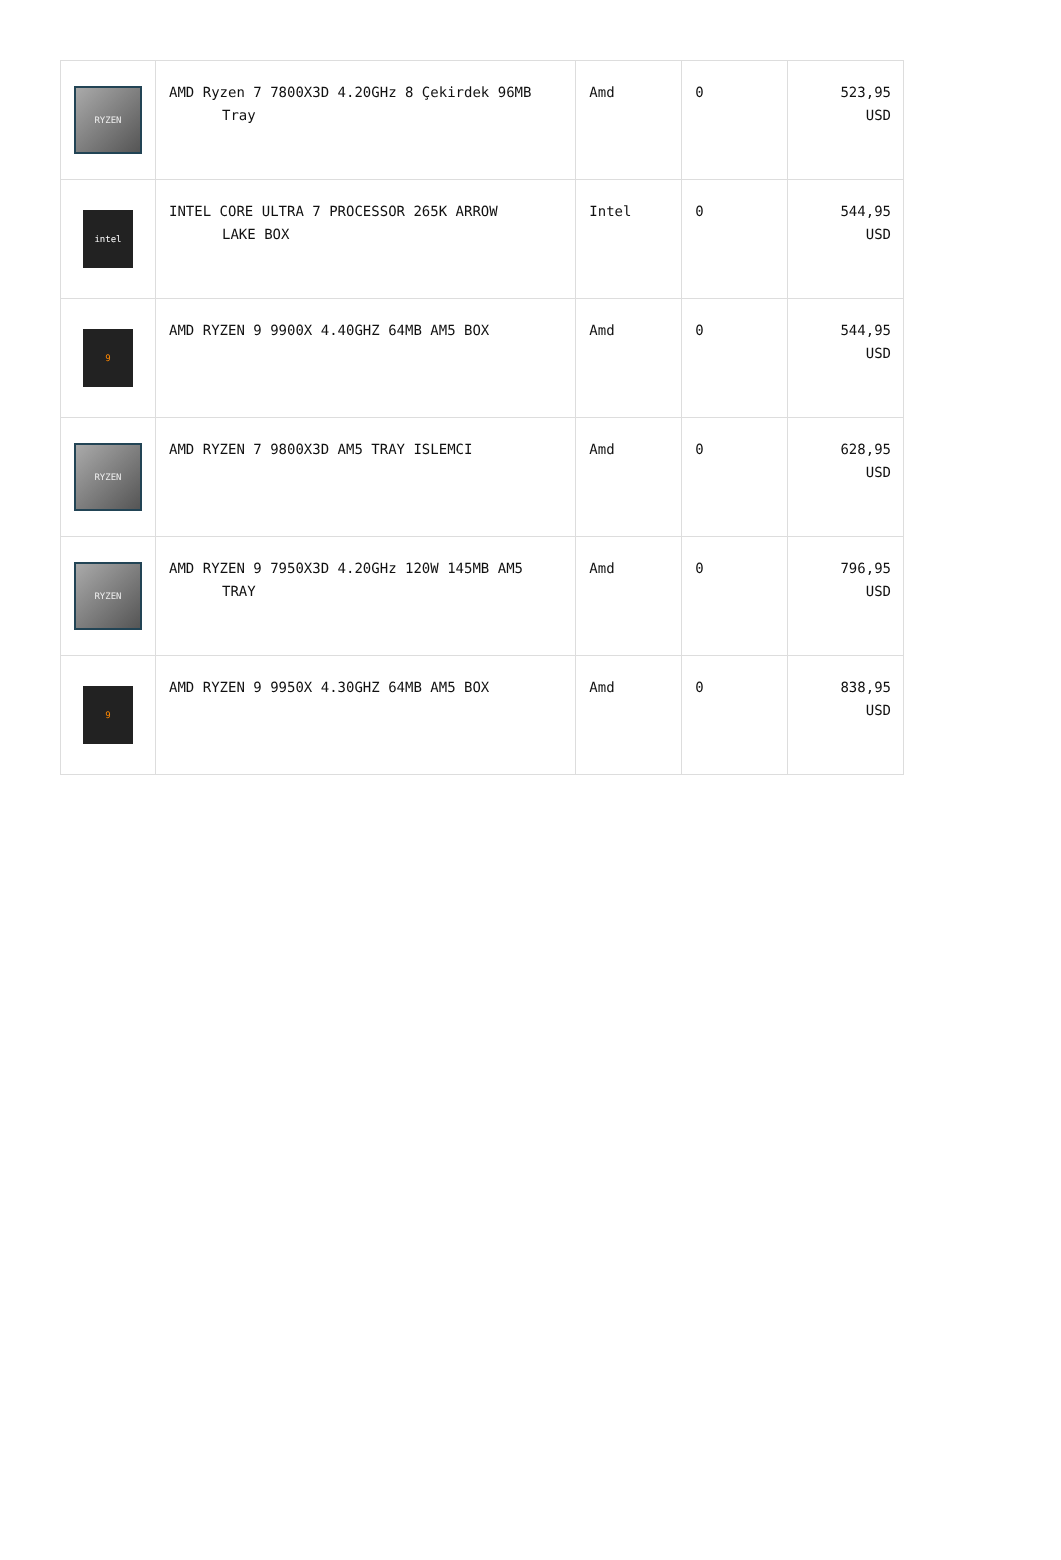| RYZEN | AMD Ryzen 7 7800X3D 4.20GHz 8 Çekirdek 96MB Tray | Amd | 0 | 523,95 USD |
| intel | INTEL CORE ULTRA 7 PROCESSOR 265K ARROW LAKE BOX | Intel | 0 | 544,95 USD |
| 9 | AMD RYZEN 9 9900X 4.40GHZ 64MB AM5 BOX | Amd | 0 | 544,95 USD |
| RYZEN | AMD RYZEN 7 9800X3D AM5 TRAY ISLEMCI | Amd | 0 | 628,95 USD |
| RYZEN | AMD RYZEN 9 7950X3D 4.20GHz 120W 145MB AM5 TRAY | Amd | 0 | 796,95 USD |
| 9 | AMD RYZEN 9 9950X 4.30GHZ 64MB AM5 BOX | Amd | 0 | 838,95 USD |